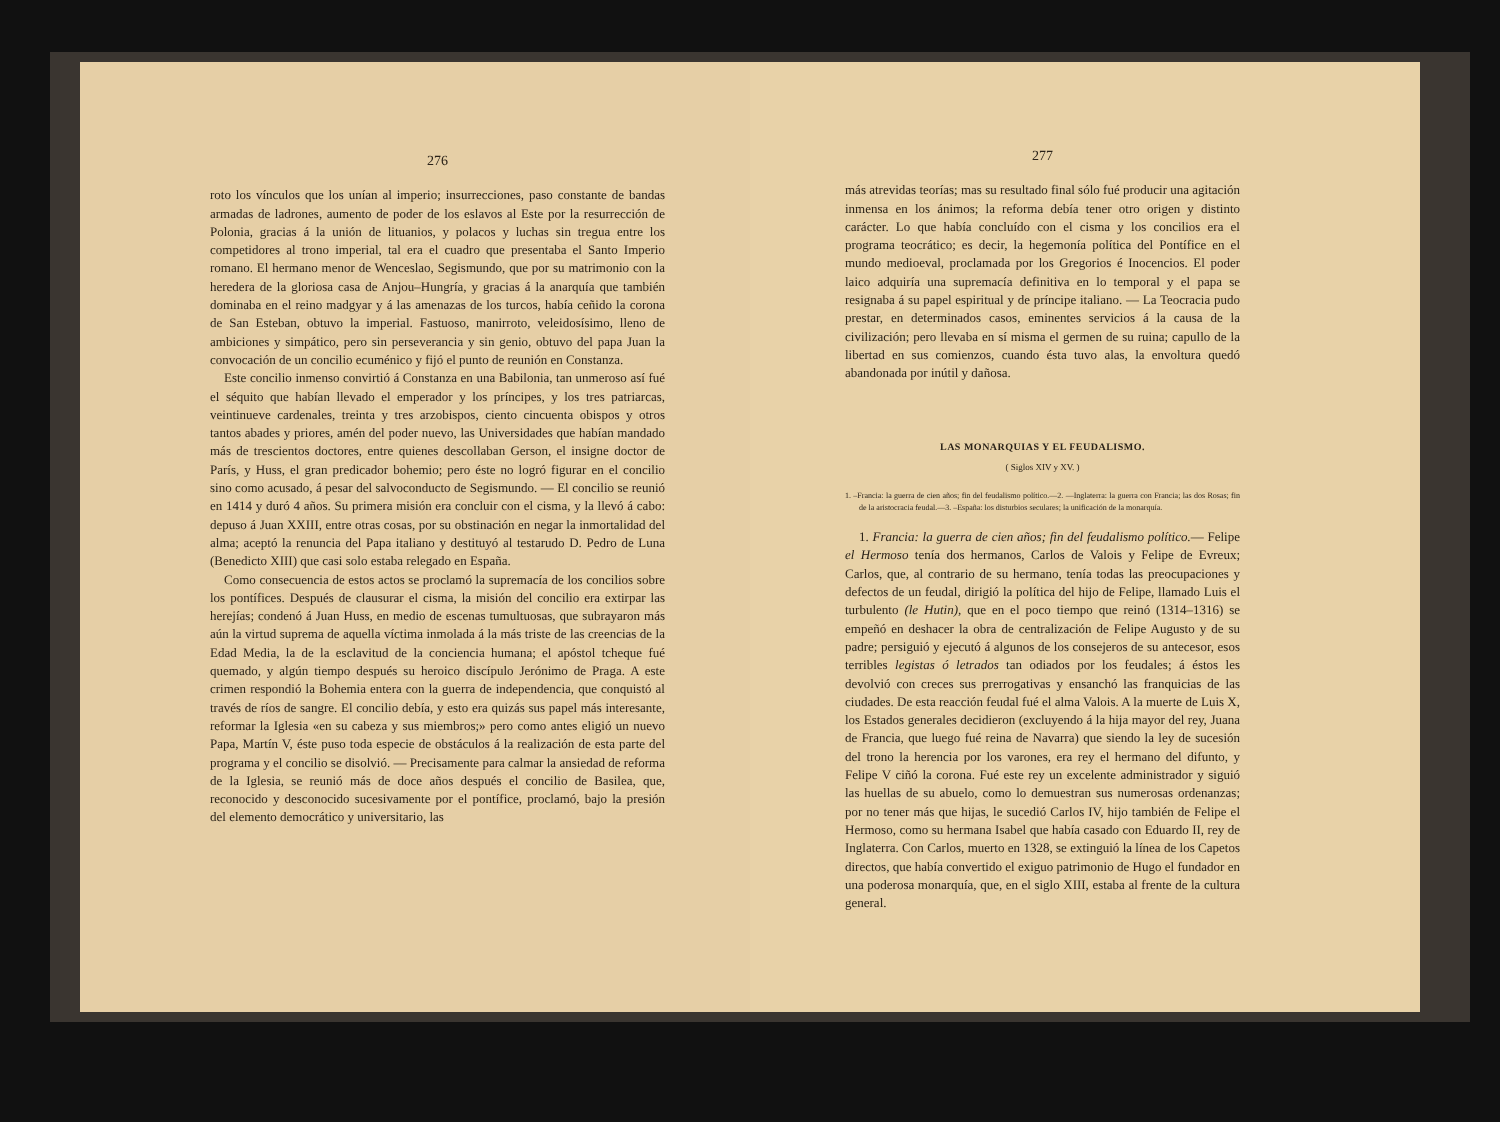276
roto los vínculos que los unían al imperio; insurrecciones, paso constante de bandas armadas de ladrones, aumento de poder de los eslavos al Este por la resurrección de Polonia, gracias á la unión de lituanios, y polacos y luchas sin tregua entre los competidores al trono imperial, tal era el cuadro que presentaba el Santo Imperio romano. El hermano menor de Wenceslao, Segismundo, que por su matrimonio con la heredera de la gloriosa casa de Anjou–Hungría, y gracias á la anarquía que también dominaba en el reino madgyar y á las amenazas de los turcos, había ceñido la corona de San Esteban, obtuvo la imperial. Fastuoso, manirroto, veleidosísimo, lleno de ambiciones y simpático, pero sin perseverancia y sin genio, obtuvo del papa Juan la convocación de un concilio ecuménico y fijó el punto de reunión en Constanza.
Este concilio inmenso convirtió á Constanza en una Babilonia, tan unmeroso así fué el séquito que habían llevado el emperador y los príncipes, y los tres patriarcas, veintinueve cardenales, treinta y tres arzobispos, ciento cincuenta obispos y otros tantos abades y priores, amén del poder nuevo, las Universidades que habían mandado más de trescientos doctores, entre quienes descollaban Gerson, el insigne doctor de París, y Huss, el gran predicador bohemio; pero éste no logró figurar en el concilio sino como acusado, á pesar del salvoconducto de Segismundo. — El concilio se reunió en 1414 y duró 4 años. Su primera misión era concluir con el cisma, y la llevó á cabo: depuso á Juan XXIII, entre otras cosas, por su obstinación en negar la inmortalidad del alma; aceptó la renuncia del Papa italiano y destituyó al testarudo D. Pedro de Luna (Benedicto XIII) que casi solo estaba relegado en España.
Como consecuencia de estos actos se proclamó la supremacía de los concilios sobre los pontífices. Después de clausurar el cisma, la misión del concilio era extirpar las herejías; condenó á Juan Huss, en medio de escenas tumultuosas, que subrayaron más aún la virtud suprema de aquella víctima inmolada á la más triste de las creencias de la Edad Media, la de la esclavitud de la conciencia humana; el apóstol tcheque fué quemado, y algún tiempo después su heroico discípulo Jerónimo de Praga. A este crimen respondió la Bohemia entera con la guerra de independencia, que conquistó al través de ríos de sangre. El concilio debía, y esto era quizás sus papel más interesante, reformar la Iglesia «en su cabeza y sus miembros;» pero como antes eligió un nuevo Papa, Martín V, éste puso toda especie de obstáculos á la realización de esta parte del programa y el concilio se disolvió. — Precisamente para calmar la ansiedad de reforma de la Iglesia, se reunió más de doce años después el concilio de Basilea, que, reconocido y desconocido sucesivamente por el pontífice, proclamó, bajo la presión del elemento democrático y universitario, las
277
más atrevidas teorías; mas su resultado final sólo fué producir una agitación inmensa en los ánimos; la reforma debía tener otro origen y distinto carácter. Lo que había concluído con el cisma y los concilios era el programa teocrático; es decir, la hegemonía política del Pontífice en el mundo medioeval, proclamada por los Gregorios é Inocencios. El poder laico adquiría una supremacía definitiva en lo temporal y el papa se resignaba á su papel espiritual y de príncipe italiano. — La Teocracia pudo prestar, en determinados casos, eminentes servicios á la causa de la civilización; pero llevaba en sí misma el germen de su ruina; capullo de la libertad en sus comienzos, cuando ésta tuvo alas, la envoltura quedó abandonada por inútil y dañosa.
LAS MONARQUIAS Y EL FEUDALISMO.
( Siglos XIV y XV. )
1. –Francia: la guerra de cien años; fin del feudalismo político.—2. —Inglaterra: la guerra con Francia; las dos Rosas; fin de la aristocracia feudal.—3. –España: los disturbios seculares; la unificación de la monarquía.
1. Francia: la guerra de cien años; fin del feudalismo político.— Felipe el Hermoso tenía dos hermanos, Carlos de Valois y Felipe de Evreux; Carlos, que, al contrario de su hermano, tenía todas las preocupaciones y defectos de un feudal, dirigió la política del hijo de Felipe, llamado Luis el turbulento (le Hutin), que en el poco tiempo que reinó (1314–1316) se empeñó en deshacer la obra de centralización de Felipe Augusto y de su padre; persiguió y ejecutó á algunos de los consejeros de su antecesor, esos terribles legistas ó letrados tan odiados por los feudales; á éstos les devolvió con creces sus prerrogativas y ensanchó las franquicias de las ciudades. De esta reacción feudal fué el alma Valois. A la muerte de Luis X, los Estados generales decidieron (excluyendo á la hija mayor del rey, Juana de Francia, que luego fué reina de Navarra) que siendo la ley de sucesión del trono la herencia por los varones, era rey el hermano del difunto, y Felipe V ciñó la corona. Fué este rey un excelente administrador y siguió las huellas de su abuelo, como lo demuestran sus numerosas ordenanzas; por no tener más que hijas, le sucedió Carlos IV, hijo también de Felipe el Hermoso, como su hermana Isabel que había casado con Eduardo II, rey de Inglaterra. Con Carlos, muerto en 1328, se extinguió la línea de los Capetos directos, que había convertido el exiguo patrimonio de Hugo el fundador en una poderosa monarquía, que, en el siglo XIII, estaba al frente de la cultura general.